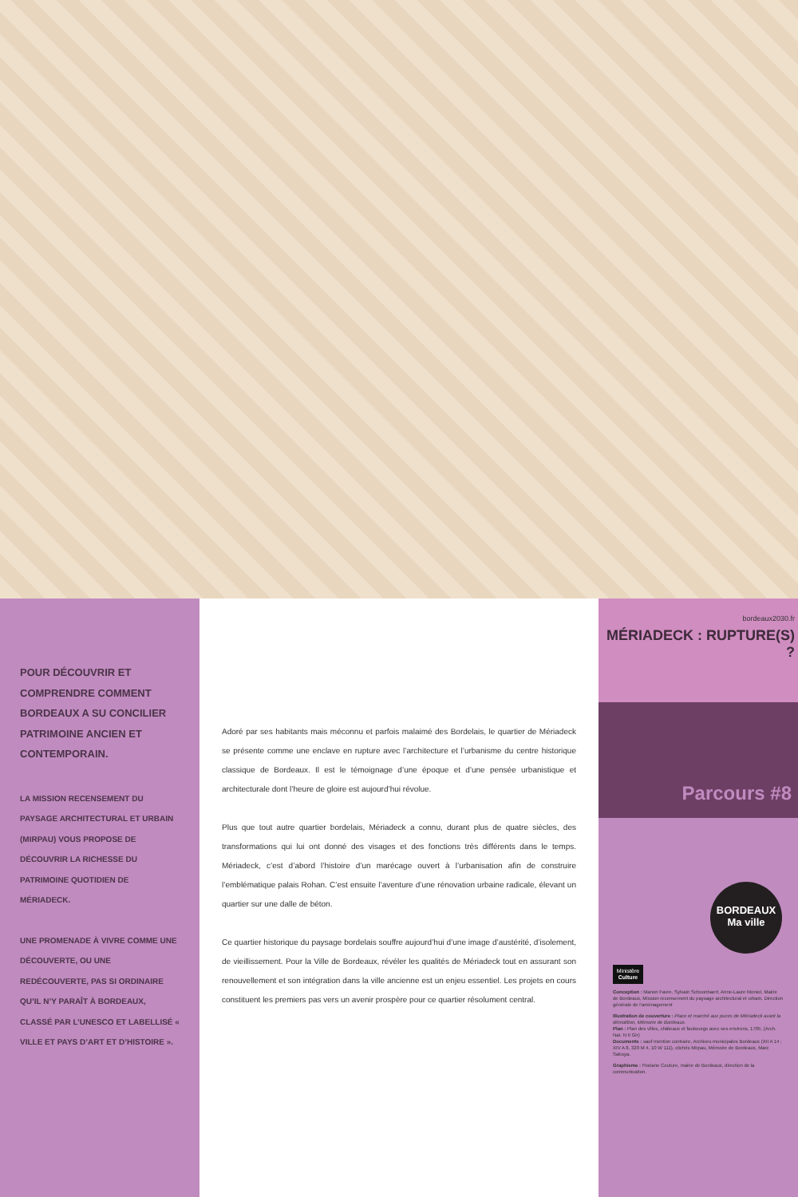POUR DÉCOUVRIR ET COMPRENDRE COMMENT BORDEAUX A SU CONCILIER PATRIMOINE ANCIEN ET CONTEMPORAIN.
LA MISSION RECENSEMENT DU PAYSAGE ARCHITECTURAL ET URBAIN (MIRPAU) VOUS PROPOSE DE DÉCOUVRIR LA RICHESSE DU PATRIMOINE QUOTIDIEN DE MÉRIADECK.
UNE PROMENADE À VIVRE COMME UNE DÉCOUVERTE, OU UNE REDÉCOUVERTE, PAS SI ORDINAIRE QU’IL N’Y PARAÎT À BORDEAUX, CLASSÉ PAR L’UNESCO ET LABELLISÉ « VILLE ET PAYS D’ART ET D’HISTOIRE ».
Adoré par ses habitants mais méconnu et parfois malaimé des Bordelais, le quartier de Mériadeck se présente comme une enclave en rupture avec l’architecture et l’urbanisme du centre historique classique de Bordeaux. Il est le témoignage d’une époque et d’une pensée urbanistique et architecturale dont l’heure de gloire est aujourd’hui révolue.
Plus que tout autre quartier bordelais, Mériadeck a connu, durant plus de quatre siècles, des transformations qui lui ont donné des visages et des fonctions très différents dans le temps. Mériadeck, c’est d’abord l’histoire d’un marécage ouvert à l’urbanisation afin de construire l’emblématique palais Rohan. C’est ensuite l’aventure d’une rénovation urbaine radicale, élevant un quartier sur une dalle de béton.
Ce quartier historique du paysage bordelais souffre aujourd’hui d’une image d’austérité, d’isolement, de vieillissement. Pour la Ville de Bordeaux, révéler les qualités de Mériadeck tout en assurant son renouvellement et son intégration dans la ville ancienne est un enjeu essentiel. Les projets en cours constituent les premiers pas vers un avenir prospère pour ce quartier résolument central.
bordeaux2030.fr
MÉRIADECK : RUPTURE(S) ?
Parcours #8
BORDEAUX
Ma ville
Ministère
Culture
Conception : Manon Favre, Sylvain Schoonbaert, Anne-Laure Moniot, Mairie de Bordeaux, Mission recensement du paysage architectural et urbain, Direction générale de l’aménagement
Illustration de couverture : Place et marché aux puces de Mériadeck avant la démolition, Mémoire de Bordeaux.
Plan : Plan des villes, châteaux et faubourgs avec ses environs, 1705, (Arch. Nat. N II Gir)
Documents : sauf mention contraire, Archives municipales Bordeaux (XII A 14 ; XIV A 8, 320 M 4, 10 W 111), clichés Mirpau, Mémoire de Bordeaux, Marc Saboya.
Graphisme : Floriane Couture, mairie de Bordeaux, direction de la communication.